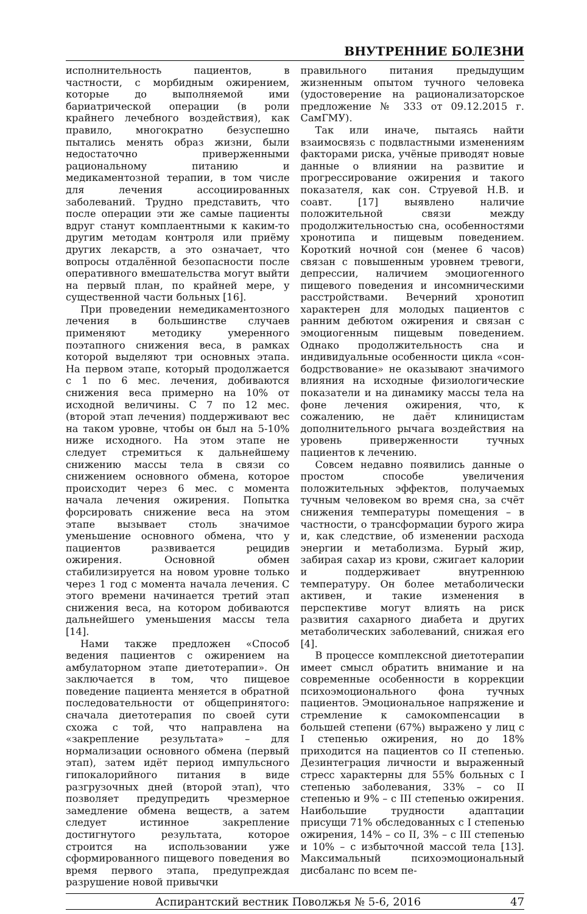ВНУТРЕННИЕ БОЛЕЗНИ
исполнительность пациентов, в частности, с морбидным ожирением, которые до выполняемой ими бариатрической операции (в роли крайнего лечебного воздействия), как правило, многократно безуспешно пытались менять образ жизни, были недостаточно приверженными рациональному питанию и медикаментозной терапии, в том числе для лечения ассоциированных заболеваний. Трудно представить, что после операции эти же самые пациенты вдруг станут комплаентными к каким-то другим методам контроля или приёму других лекарств, а это означает, что вопросы отдалённой безопасности после оперативного вмешательства могут выйти на первый план, по крайней мере, у существенной части больных [16].
При проведении немедикаментозного лечения в большинстве случаев применяют методику умеренного поэтапного снижения веса, в рамках которой выделяют три основных этапа. На первом этапе, который продолжается с 1 по 6 мес. лечения, добиваются снижения веса примерно на 10% от исходной величины. С 7 по 12 мес. (второй этап лечения) поддерживают вес на таком уровне, чтобы он был на 5-10% ниже исходного. На этом этапе не следует стремиться к дальнейшему снижению массы тела в связи со снижением основного обмена, которое происходит через 6 мес. с момента начала лечения ожирения. Попытка форсировать снижение веса на этом этапе вызывает столь значимое уменьшение основного обмена, что у пациентов развивается рецидив ожирения. Основной обмен стабилизируется на новом уровне только через 1 год с момента начала лечения. С этого времени начинается третий этап снижения веса, на котором добиваются дальнейшего уменьшения массы тела [14].
Нами также предложен «Способ ведения пациентов с ожирением на амбулаторном этапе диетотерапии». Он заключается в том, что пищевое поведение пациента меняется в обратной последовательности от общепринятого: сначала диетотерапия по своей сути схожа с той, что направлена на «закрепление результата» – для нормализации основного обмена (первый этап), затем идёт период импульсного гипокалорийного питания в виде разгрузочных дней (второй этап), что позволяет предупредить чрезмерное замедление обмена веществ, а затем следует истинное закрепление достигнутого результата, которое строится на использовании уже сформированного пищевого поведения во время первого этапа, предупреждая разрушение новой привычки
правильного питания предыдущим жизненным опытом тучного человека (удостоверение на рационализаторское предложение № 333 от 09.12.2015 г. СамГМУ).
Так или иначе, пытаясь найти взаимосвязь с подвластными изменениям факторами риска, учёные приводят новые данные о влиянии на развитие и прогрессирование ожирения и такого показателя, как сон. Струевой Н.В. и соавт. [17] выявлено наличие положительной связи между продолжительностью сна, особенностями хронотипа и пищевым поведением. Короткий ночной сон (менее 6 часов) связан с повышенным уровнем тревоги, депрессии, наличием эмоциогенного пищевого поведения и инсомническими расстройствами. Вечерний хронотип характерен для молодых пациентов с ранним дебютом ожирения и связан с эмоциогенным пищевым поведением. Однако продолжительность сна и индивидуальные особенности цикла «сон-бодрствование» не оказывают значимого влияния на исходные физиологические показатели и на динамику массы тела на фоне лечения ожирения, что, к сожалению, не даёт клиницистам дополнительного рычага воздействия на уровень приверженности тучных пациентов к лечению.
Совсем недавно появились данные о простом способе увеличения положительных эффектов, получаемых тучным человеком во время сна, за счёт снижения температуры помещения – в частности, о трансформации бурого жира и, как следствие, об изменении расхода энергии и метаболизма. Бурый жир, забирая сахар из крови, сжигает калории и поддерживает внутреннюю температуру. Он более метаболически активен, и такие изменения в перспективе могут влиять на риск развития сахарного диабета и других метаболических заболеваний, снижая его [4].
В процессе комплексной диетотерапии имеет смысл обратить внимание и на современные особенности в коррекции психоэмоционального фона тучных пациентов. Эмоциональное напряжение и стремление к самокомпенсации в большей степени (67%) выражено у лиц с I степенью ожирения, но до 18% приходится на пациентов со II степенью. Дезинтеграция личности и выраженный стресс характерны для 55% больных с I степенью заболевания, 33% – со II степенью и 9% – с III степенью ожирения. Наибольшие трудности адаптации присущи 71% обследованных с I степенью ожирения, 14% – со II, 3% – с III степенью и 10% – с избыточной массой тела [13]. Максимальный психоэмоциональный дисбаланс по всем пе-
Аспирантский вестник Поволжья № 5-6, 2016 47